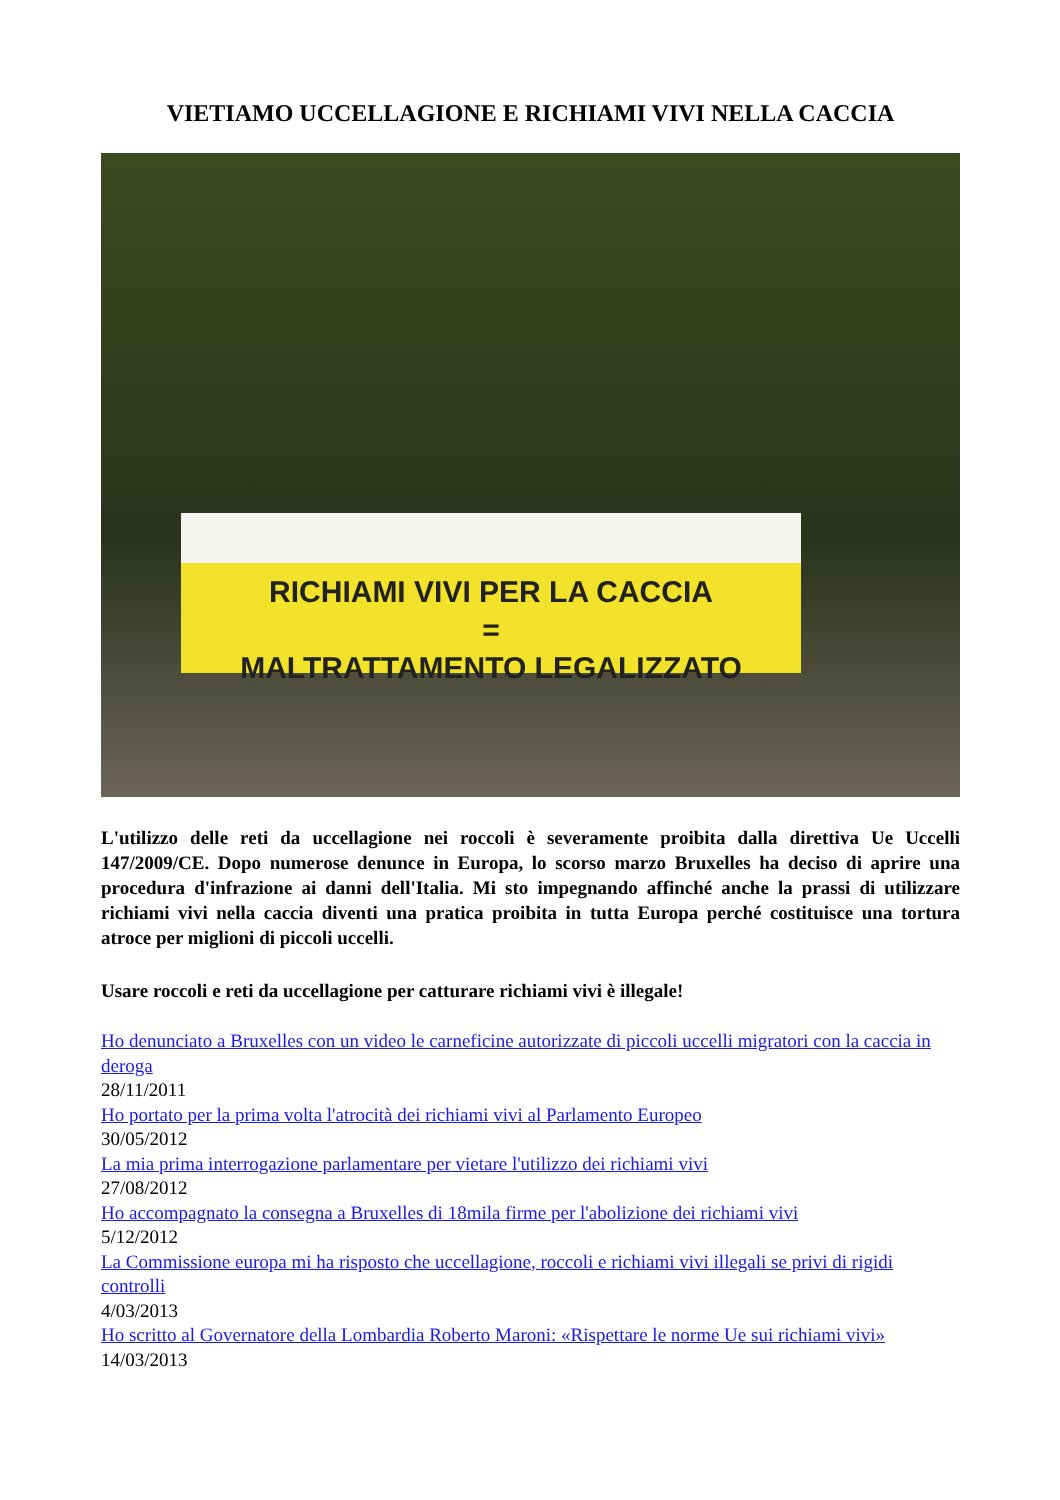VIETIAMO UCCELLAGIONE E RICHIAMI VIVI NELLA CACCIA
RICHIAMI VIVI PER LA CACCIA
=
MALTRATTAMENTO LEGALIZZATO
L'utilizzo delle reti da uccellagione nei roccoli è severamente proibita dalla direttiva Ue Uccelli 147/2009/CE. Dopo numerose denunce in Europa, lo scorso marzo Bruxelles ha deciso di aprire una procedura d'infrazione ai danni dell'Italia. Mi sto impegnando affinché anche la prassi di utilizzare richiami vivi nella caccia diventi una pratica proibita in tutta Europa perché costituisce una tortura atroce per miglioni di piccoli uccelli.
Usare roccoli e reti da uccellagione per catturare richiami vivi è illegale!
Ho denunciato a Bruxelles con un video le carneficine autorizzate di piccoli uccelli migratori con la caccia in deroga
28/11/2011
Ho portato per la prima volta l'atrocità dei richiami vivi al Parlamento Europeo
30/05/2012
La mia prima interrogazione parlamentare per vietare l'utilizzo dei richiami vivi
27/08/2012
Ho accompagnato la consegna a Bruxelles di 18mila firme per l'abolizione dei richiami vivi
5/12/2012
La Commissione europa mi ha risposto che uccellagione, roccoli e richiami vivi illegali se privi di rigidi controlli
4/03/2013
Ho scritto al Governatore della Lombardia Roberto Maroni: «Rispettare le norme Ue sui richiami vivi»
14/03/2013